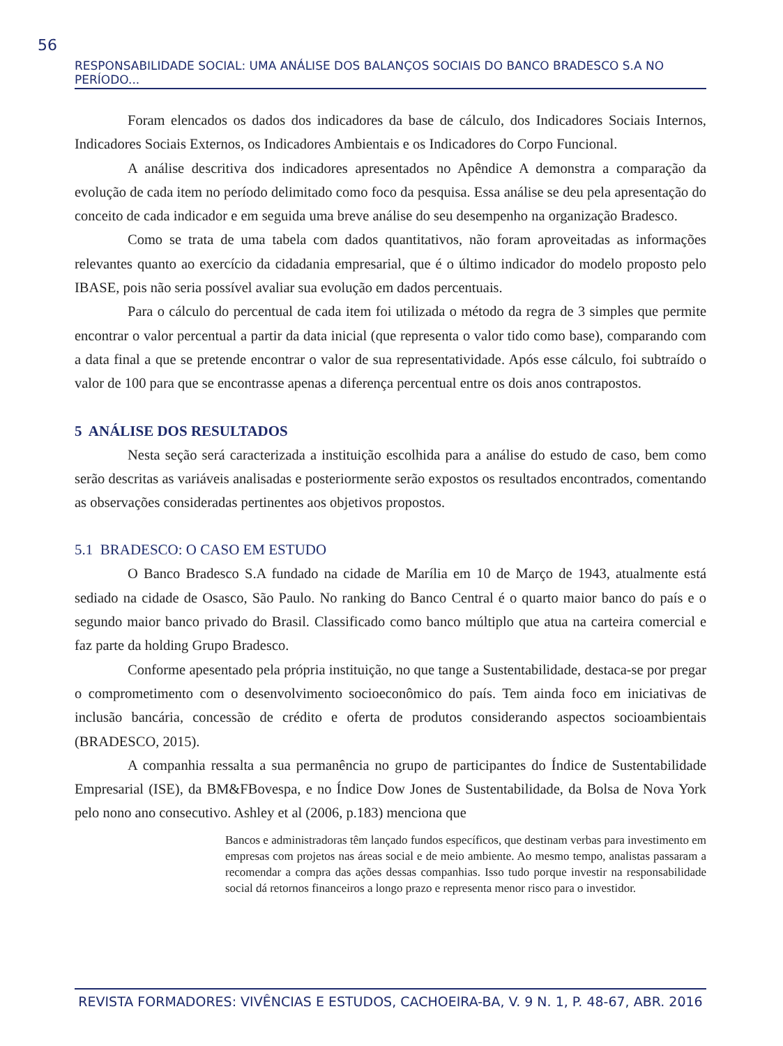56
RESPONSABILIDADE SOCIAL: UMA ANÁLISE DOS BALANÇOS SOCIAIS DO BANCO BRADESCO S.A NO PERÍODO...
Foram elencados os dados dos indicadores da base de cálculo, dos Indicadores Sociais Internos, Indicadores Sociais Externos, os Indicadores Ambientais e os Indicadores do Corpo Funcional.
A análise descritiva dos indicadores apresentados no Apêndice A demonstra a comparação da evolução de cada item no período delimitado como foco da pesquisa. Essa análise se deu pela apresentação do conceito de cada indicador e em seguida uma breve análise do seu desempenho na organização Bradesco.
Como se trata de uma tabela com dados quantitativos, não foram aproveitadas as informações relevantes quanto ao exercício da cidadania empresarial, que é o último indicador do modelo proposto pelo IBASE, pois não seria possível avaliar sua evolução em dados percentuais.
Para o cálculo do percentual de cada item foi utilizada o método da regra de 3 simples que permite encontrar o valor percentual a partir da data inicial (que representa o valor tido como base), comparando com a data final a que se pretende encontrar o valor de sua representatividade. Após esse cálculo, foi subtraído o valor de 100 para que se encontrasse apenas a diferença percentual entre os dois anos contrapostos.
5 ANÁLISE DOS RESULTADOS
Nesta seção será caracterizada a instituição escolhida para a análise do estudo de caso, bem como serão descritas as variáveis analisadas e posteriormente serão expostos os resultados encontrados, comentando as observações consideradas pertinentes aos objetivos propostos.
5.1 BRADESCO: O CASO EM ESTUDO
O Banco Bradesco S.A fundado na cidade de Marília em 10 de Março de 1943, atualmente está sediado na cidade de Osasco, São Paulo. No ranking do Banco Central é o quarto maior banco do país e o segundo maior banco privado do Brasil. Classificado como banco múltiplo que atua na carteira comercial e faz parte da holding Grupo Bradesco.
Conforme apesentado pela própria instituição, no que tange a Sustentabilidade, destaca-se por pregar o comprometimento com o desenvolvimento socioeconômico do país. Tem ainda foco em iniciativas de inclusão bancária, concessão de crédito e oferta de produtos considerando aspectos socioambientais (BRADESCO, 2015).
A companhia ressalta a sua permanência no grupo de participantes do Índice de Sustentabilidade Empresarial (ISE), da BM&FBovespa, e no Índice Dow Jones de Sustentabilidade, da Bolsa de Nova York pelo nono ano consecutivo. Ashley et al (2006, p.183) menciona que
Bancos e administradoras têm lançado fundos específicos, que destinam verbas para investimento em empresas com projetos nas áreas social e de meio ambiente. Ao mesmo tempo, analistas passaram a recomendar a compra das ações dessas companhias. Isso tudo porque investir na responsabilidade social dá retornos financeiros a longo prazo e representa menor risco para o investidor.
REVISTA FORMADORES: VIVÊNCIAS E ESTUDOS, CACHOEIRA-BA, V. 9 N. 1, P. 48-67, ABR. 2016